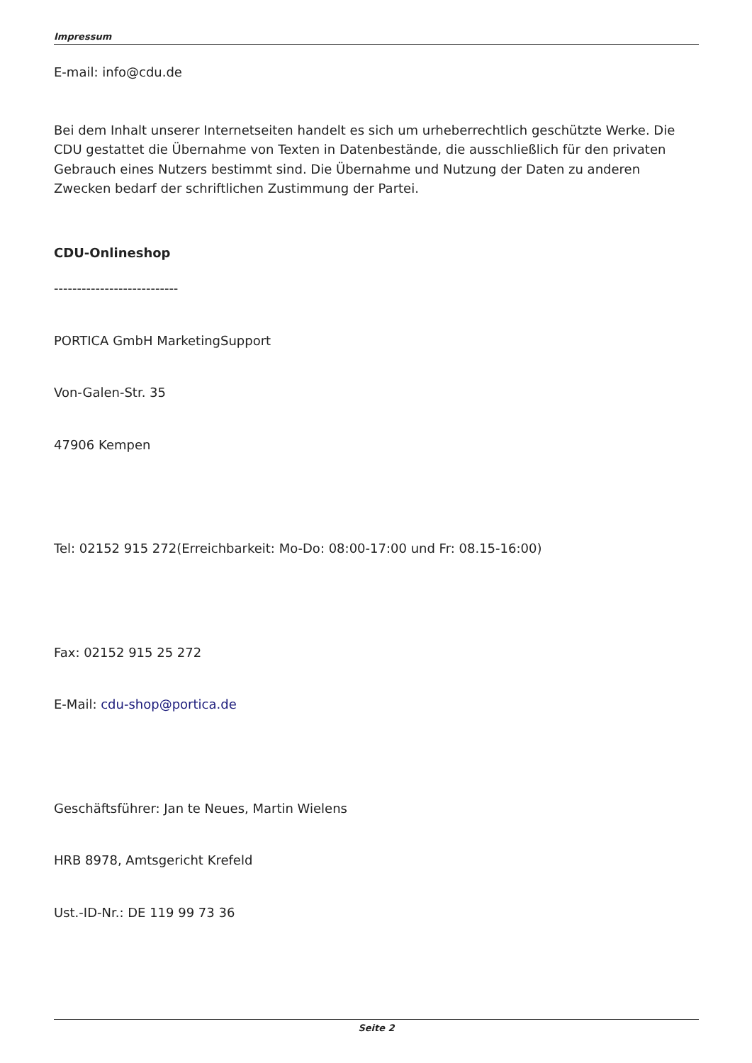Impressum
E-mail: info@cdu.de
Bei dem Inhalt unserer Internetseiten handelt es sich um urheberrechtlich geschützte Werke. Die CDU gestattet die Übernahme von Texten in Datenbestände, die ausschließlich für den privaten Gebrauch eines Nutzers bestimmt sind. Die Übernahme und Nutzung der Daten zu anderen Zwecken bedarf der schriftlichen Zustimmung der Partei.
CDU-Onlineshop
---------------------------
PORTICA GmbH MarketingSupport
Von-Galen-Str. 35
47906 Kempen
Tel: 02152 915 272(Erreichbarkeit: Mo-Do: 08:00-17:00 und Fr: 08.15-16:00)
Fax: 02152 915 25 272
E-Mail: cdu-shop@portica.de
Geschäftsführer: Jan te Neues, Martin Wielens
HRB 8978, Amtsgericht Krefeld
Ust.-ID-Nr.: DE 119 99 73 36
Seite 2